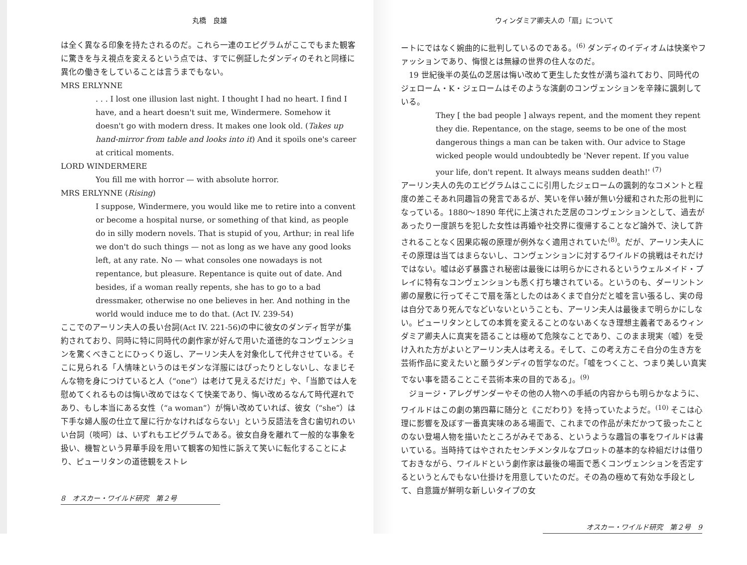丸橋　良雄
は全く異なる印象を持たされるのだ。これら一連のエピグラムがここでもまた観客に驚きを与え視点を変えるという点では、すでに例証したダンディのそれと同様に異化の働きをしていることは言うまでもない。
MRS ERLYNNE
. . . I lost one illusion last night. I thought I had no heart. I find I have, and a heart doesn't suit me, Windermere. Somehow it doesn't go with modern dress. It makes one look old. (Takes up hand-mirror from table and looks into it) And it spoils one's career at critical moments.
LORD WINDERMERE
You fill me with horror — with absolute horror.
MRS ERLYNNE (Rising)
I suppose, Windermere, you would like me to retire into a convent or become a hospital nurse, or something of that kind, as people do in silly modern novels. That is stupid of you, Arthur; in real life we don't do such things — not as long as we have any good looks left, at any rate. No — what consoles one nowadays is not repentance, but pleasure. Repentance is quite out of date. And besides, if a woman really repents, she has to go to a bad dressmaker, otherwise no one believes in her. And nothing in the world would induce me to do that. (Act IV. 239-54)
ここでのアーリン夫人の長い台詞(Act IV. 221-56)の中に彼女のダンディ哲学が集約されており、同時に特に同時代の劇作家が好んで用いた道徳的なコンヴェンションを驚くべきことにひっくり返し、アーリン夫人を対象化して代弁させている。そこに見られる「人情味というのはモダンな洋服にはぴったりとしないし、なまじそんな物を身につけていると人（“one”）は老けて見えるだけだ」や、「当節では人を慰めてくれるものは悔い改めではなくて快楽であり、悔い改めるなんて時代遅れであり、もし本当にある女性（“a woman”）が悔い改めていれば、彼女（“she”）は下手な婦人服の仕立て屋に行かなければならない」という反語法を含む歯切れのいい台詞（啖呵）は、いずれもエピグラムである。彼女自身を離れて一般的な事象を扱い、機智という昇華手段を用いて観客の知性に訴えて笑いに転化することにより、ピューリタンの道徳観をストレ
8　オスカー・ワイルド研究　第２号
ウィンダミア卿夫人の「扇」について
ートにではなく婉曲的に批判しているのである。<sup>(6)</sup> ダンディのイディオムは快楽やファッションであり、悔恨とは無縁の世界の住人なのだ。
　19 世紀後半の英仏の芝居は悔い改めて更生した女性が満ち溢れており、同時代のジェローム・K・ジェロームはそのような演劇のコンヴェンションを辛辣に諷刺している。
They [ the bad people ] always repent, and the moment they repent they die. Repentance, on the stage, seems to be one of the most dangerous things a man can be taken with. Our advice to Stage wicked people would undoubtedly be 'Never repent. If you value your life, don't repent. It always means sudden death!' <sup>(7)</sup>
アーリン夫人の先のエピグラムはここに引用したジェロームの諷刺的なコメントと程度の差こそあれ同趣旨の発言であるが、笑いを伴い棘が無い分緩和された形の批判になっている。1880〜1890 年代に上演された芝居のコンヴェンションとして、過去があったり一度誤ちを犯した女性は再婚や社交界に復帰することなど論外で、決して許されることなく因果応報の原理が例外なく適用されていた<sup>(8)</sup>。だが、アーリン夫人にその原理は当てはまらないし、コンヴェンションに対するワイルドの挑戦はそれだけではない。嘘は必ず暴露され秘密は最後には明らかにされるというウェルメイド・プレイに特有なコンヴェンションも悉く打ち壊されている。というのも、ダーリントン卿の屋敷に行ってそこで扇を落としたのはあくまで自分だと嘘を言い張るし、実の母は自分であり死んでなどいないということも、アーリン夫人は最後まで明らかにしない。ピューリタンとしての本質を変えることのないあくなき理想主義者であるウィンダミア卿夫人に真実を語ることは極めて危険なことであり、このまま現実（嘘）を受け入れた方がよいとアーリン夫人は考える。そして、この考え方こそ自分の生き方を芸術作品に変えたいと願うダンディの哲学なのだ。「嘘をつくこと、つまり美しい真実でない事を語ることこそ芸術本来の目的である」。<sup>(9)</sup>
　ジョージ・アレグザンダーやその他の人物への手紙の内容からも明らかなように、ワイルドはこの劇の第四幕に随分と《こだわり》を持っていたようだ。<sup>(10)</sup> そこは心理に影響を及ぼす一番真実味のある場面で、これまでの作品が未だかつて扱ったことのない登場人物を描いたところがみそである、というような趣旨の事をワイルドは書いている。当時持てはやされたセンチメンタルなプロットの基本的な枠組だけは借りておきながら、ワイルドという劇作家は最後の場面で悉くコンヴェンションを否定するというとんでもない仕掛けを用意していたのだ。その為の極めて有効な手段として、自意識が鮮明な新しいタイプの女
オスカー・ワイルド研究　第２号　9